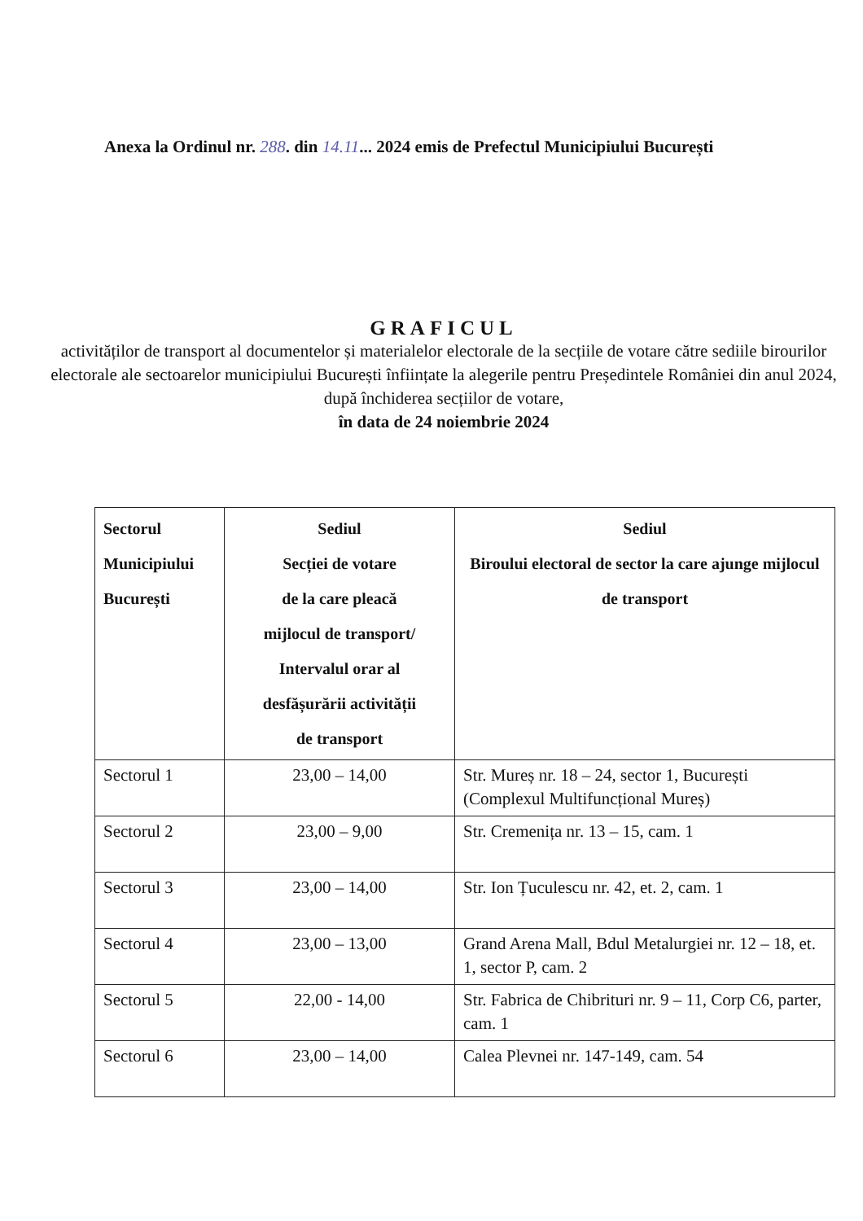Anexa la Ordinul nr. 288. din 14.11... 2024 emis de Prefectul Municipiului București
GRAFICUL
activităților de transport al documentelor și materialelor electorale de la secțiile de votare către sediile birourilor electorale ale sectoarelor municipiului București înființate la alegerile pentru Președintele României din anul 2024, după închiderea secțiilor de votare,
în data de 24 noiembrie 2024
| Sectorul Municipiului București | Sediul Secției de votare de la care pleacă mijlocul de transport/ Intervalul orar al desfășurării activității de transport | Sediul Biroului electoral de sector la care ajunge mijlocul de transport |
| --- | --- | --- |
| Sectorul 1 | 23,00 – 14,00 | Str. Mureș nr. 18 – 24, sector 1, București (Complexul Multifuncțional Mureș) |
| Sectorul 2 | 23,00 – 9,00 | Str. Cremenița nr. 13 – 15, cam. 1 |
| Sectorul 3 | 23,00 – 14,00 | Str. Ion Țuculescu nr. 42, et. 2, cam. 1 |
| Sectorul 4 | 23,00 – 13,00 | Grand Arena Mall, Bdul Metalurgiei nr. 12 – 18, et. 1, sector P, cam. 2 |
| Sectorul 5 | 22,00 - 14,00 | Str. Fabrica de Chibrituri nr. 9 – 11, Corp C6, parter, cam. 1 |
| Sectorul 6 | 23,00 – 14,00 | Calea Plevnei nr. 147-149, cam. 54 |